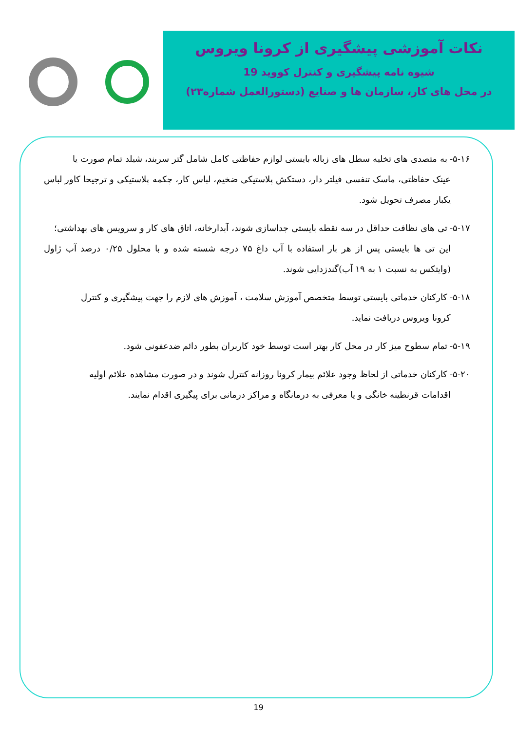نکات آموزشی پیشگیری از کرونا ویروس
شیوه نامه پیشگیری و کنترل کووید 19
در محل های کار، سازمان ها و صنایع (دستورالعمل شماره۲۳)
۵-۱۶- به متصدی های تخلیه سطل های زباله بایستی لوازم حفاظتی کامل شامل گتر سربند، شیلد تمام صورت یا
عینک حفاظتی، ماسک تنفسی فیلتر دار، دستکش پلاستیکی ضخیم، لباس کار، چکمه پلاستیکی و ترجیحا کاور لباس یکبار مصرف تحویل شود.
۵-۱۷- تی های نظافت حداقل در سه نقطه بایستی جداسازی شوند، آبدارخانه، اتاق های کار و سرویس های بهداشتی؛
این تی ها بایستی پس از هر بار استفاده با آب داغ ۷۵ درجه شسته شده و با محلول ۰/۲۵ درصد آب ژاول (وایتکس به نسبت ۱ به ۱۹ آب)گندزدایی شوند.
۵-۱۸- کارکنان خدماتی بایستی توسط متخصص آموزش سلامت ، آموزش های لازم را جهت پیشگیری و کنترل
کرونا ویروس دریافت نماید.
۵-۱۹- تمام سطوح میز کار در محل کار بهتر است توسط خود کاربران بطور دائم ضدعفونی شود.
۵-۲۰- کارکنان خدماتی از لحاظ وجود علائم بیمار کرونا روزانه کنترل شوند و در صورت مشاهده علائم اولیه
اقدامات قرنطینه خانگی و یا معرفی به درمانگاه و مراکز درمانی برای پیگیری اقدام نمایند.
19